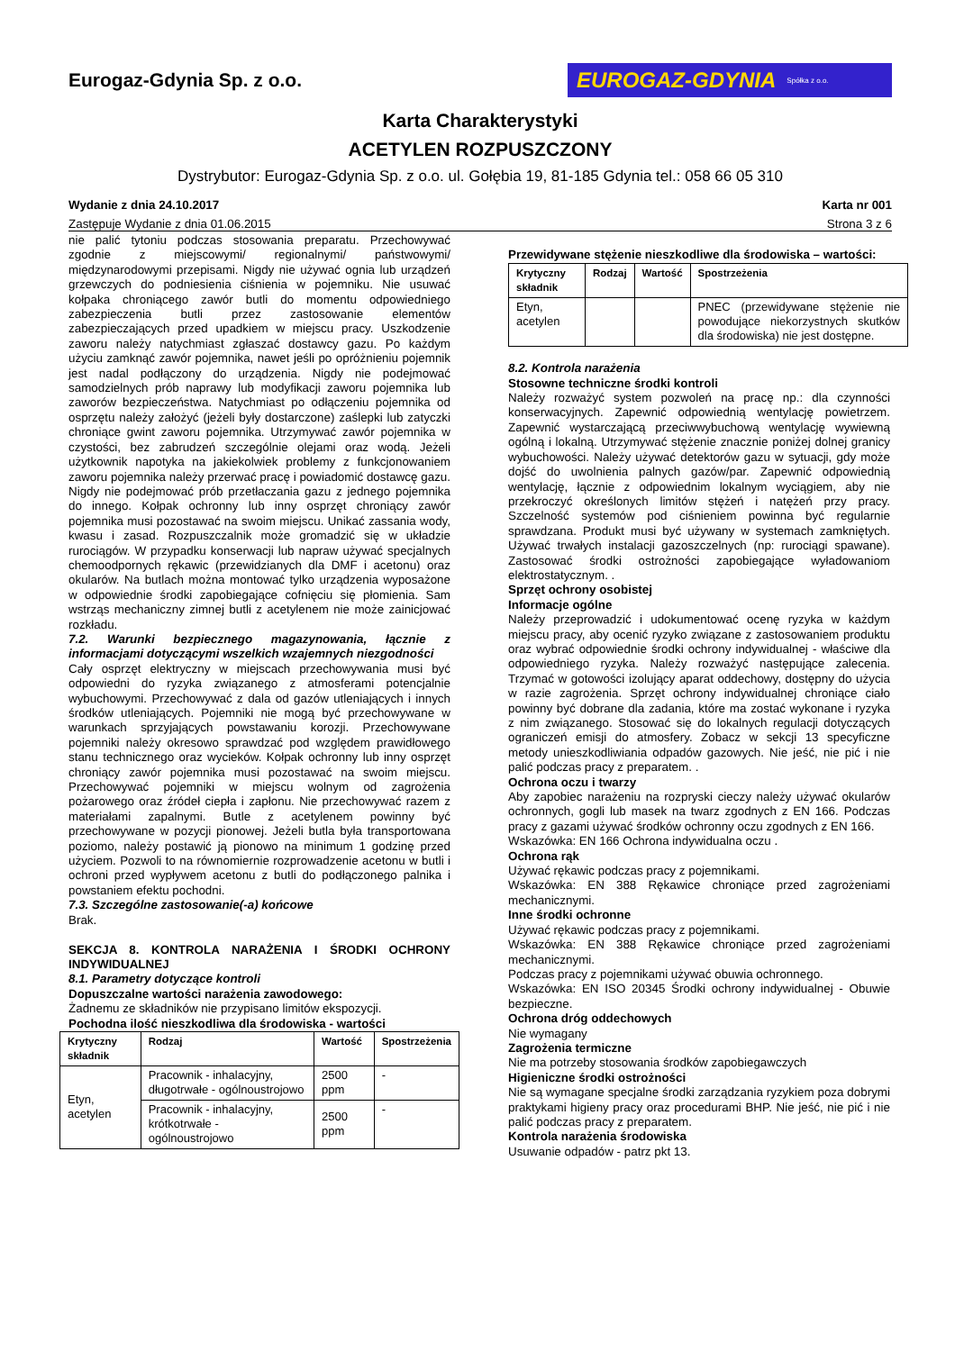Eurogaz-Gdynia Sp. z o.o.
EUROGAZ-GDYNIA Spółka z o.o.
Karta Charakterystyki
ACETYLEN ROZPUSZCZONY
Dystrybutor: Eurogaz-Gdynia Sp. z o.o. ul. Gołębia 19, 81-185 Gdynia tel.: 058 66 05 310
Wydanie z dnia 24.10.2017 Karta nr 001
Zastępuje Wydanie z dnia 01.06.2015 Strona 3 z 6
nie palić tytoniu podczas stosowania preparatu. Przechowywać zgodnie z miejscowymi/ regionalnymi/ państwowymi/ międzynarodowymi przepisami. Nigdy nie używać ognia lub urządzeń grzewczych do podniesienia ciśnienia w pojemniku. Nie usuwać kołpaka chroniącego zawór butli do momentu odpowiedniego zabezpieczenia butli przez zastosowanie elementów zabezpieczających przed upadkiem w miejscu pracy. Uszkodzenie zaworu należy natychmiast zgłaszać dostawcy gazu. Po każdym użyciu zamknąć zawór pojemnika, nawet jeśli po opróżnieniu pojemnik jest nadal podłączony do urządzenia. Nigdy nie podejmować samodzielnych prób naprawy lub modyfikacji zaworu pojemnika lub zaworów bezpieczeństwa. Natychmiast po odłączeniu pojemnika od osprzętu należy założyć (jeżeli były dostarczone) zaślepki lub zatyczki chroniące gwint zaworu pojemnika. Utrzymywać zawór pojemnika w czystości, bez zabrudzeń szczególnie olejami oraz wodą. Jeżeli użytkownik napotyka na jakiekolwiek problemy z funkcjonowaniem zaworu pojemnika należy przerwać pracę i powiadomić dostawcę gazu. Nigdy nie podejmować prób przetłaczania gazu z jednego pojemnika do innego. Kołpak ochronny lub inny osprzęt chroniący zawór pojemnika musi pozostawać na swoim miejscu. Unikać zassania wody, kwasu i zasad. Rozpuszczalnik może gromadzić się w układzie rurociągów. W przypadku konserwacji lub napraw używać specjalnych chemoodpornych rękawic (przewidzianych dla DMF i acetonu) oraz okularów. Na butlach można montować tylko urządzenia wyposażone w odpowiednie środki zapobiegające cofnięciu się płomienia. Sam wstrząs mechaniczny zimnej butli z acetylenem nie może zainicjować rozkładu.
7.2. Warunki bezpiecznego magazynowania, łącznie z informacjami dotyczącymi wszelkich wzajemnych niezgodności
Cały osprzęt elektryczny w miejscach przechowywania musi być odpowiedni do ryzyka związanego z atmosferami potencjalnie wybuchowymi. Przechowywać z dala od gazów utleniających i innych środków utleniających. Pojemniki nie mogą być przechowywane w warunkach sprzyjających powstawaniu korozji. Przechowywane pojemniki należy okresowo sprawdzać pod względem prawidłowego stanu technicznego oraz wycieków. Kołpak ochronny lub inny osprzęt chroniący zawór pojemnika musi pozostawać na swoim miejscu. Przechowywać pojemniki w miejscu wolnym od zagrożenia pożarowego oraz źródeł ciepła i zapłonu. Nie przechowywać razem z materiałami zapalnymi. Butle z acetylenem powinny być przechowywane w pozycji pionowej. Jeżeli butla była transportowana poziomo, należy postawić ją pionowo na minimum 1 godzinę przed użyciem. Pozwoli to na równomiernie rozprowadzenie acetonu w butli i ochroni przed wypływem acetonu z butli do podłączonego palnika i powstaniem efektu pochodni.
7.3. Szczególne zastosowanie(-a) końcowe
Brak.
SEKCJA 8. KONTROLA NARAŻENIA I ŚRODKI OCHRONY INDYWIDUALNEJ
8.1. Parametry dotyczące kontroli
Dopuszczalne wartości narażenia zawodowego:
Żadnemu ze składników nie przypisano limitów ekspozycji.
Pochodna ilość nieszkodliwa dla środowiska - wartości
| Krytyczny składnik | Rodzaj | Wartość | Spostrzeżenia |
| --- | --- | --- | --- |
| Etyn, acetylen | Pracownik - inhalacyjny, długotrwałe - ogólnoustrojowo | 2500 ppm | - |
| | Pracownik - inhalacyjny, krótkotrwałe - ogólnoustrojowo | 2500 ppm | - |
Przewidywane stężenie nieszkodliwe dla środowiska – wartości:
| Krytyczny składnik | Rodzaj | Wartość | Spostrzeżenia |
| --- | --- | --- | --- |
| Etyn, acetylen | | | PNEC (przewidywane stężenie nie powodujące niekorzystnych skutków dla środowiska) nie jest dostępne. |
8.2. Kontrola narażenia
Stosowne techniczne środki kontroli
Należy rozważyć system pozwoleń na pracę np.: dla czynności konserwacyjnych. Zapewnić odpowiednią wentylację powietrzem. Zapewnić wystarczającą przeciwwybuchową wentylację wywiewną ogólną i lokalną. Utrzymywać stężenie znacznie poniżej dolnej granicy wybuchowości. Należy używać detektorów gazu w sytuacji, gdy może dojść do uwolnienia palnych gazów/par. Zapewnić odpowiednią wentylację, łącznie z odpowiednim lokalnym wyciągiem, aby nie przekroczyć określonych limitów stężeń i natężeń przy pracy. Szczelność systemów pod ciśnieniem powinna być regularnie sprawdzana. Produkt musi być używany w systemach zamkniętych. Używać trwałych instalacji gazoszczelnych (np: rurociągi spawane). Zastosować środki ostrożności zapobiegające wyładowaniom elektrostatycznym. .
Sprzęt ochrony osobistej
Informacje ogólne
Należy przeprowadzić i udokumentować ocenę ryzyka w każdym miejscu pracy, aby ocenić ryzyko związane z zastosowaniem produktu oraz wybrać odpowiednie środki ochrony indywidualnej - właściwe dla odpowiedniego ryzyka. Należy rozważyć następujące zalecenia. Trzymać w gotowości izolujący aparat oddechowy, dostępny do użycia w razie zagrożenia. Sprzęt ochrony indywidualnej chroniące ciało powinny być dobrane dla zadania, które ma zostać wykonane i ryzyka z nim związanego. Stosować się do lokalnych regulacji dotyczących ograniczeń emisji do atmosfery. Zobacz w sekcji 13 specyficzne metody unieszkodliwiania odpadów gazowych. Nie jeść, nie pić i nie palić podczas pracy z preparatem. .
Ochrona oczu i twarzy
Aby zapobiec narażeniu na rozpryski cieczy należy używać okularów ochronnych, gogli lub masek na twarz zgodnych z EN 166. Podczas pracy z gazami używać środków ochronny oczu zgodnych z EN 166.
Wskazówka: EN 166 Ochrona indywidualna oczu .
Ochrona rąk
Używać rękawic podczas pracy z pojemnikami.
Wskazówka: EN 388 Rękawice chroniące przed zagrożeniami mechanicznymi.
Inne środki ochronne
Używać rękawic podczas pracy z pojemnikami.
Wskazówka: EN 388 Rękawice chroniące przed zagrożeniami mechanicznymi.
Podczas pracy z pojemnikami używać obuwia ochronnego.
Wskazówka: EN ISO 20345 Środki ochrony indywidualnej - Obuwie bezpieczne.
Ochrona dróg oddechowych
Nie wymagany
Zagrożenia termiczne
Nie ma potrzeby stosowania środków zapobiegawczych
Higieniczne środki ostrożności
Nie są wymagane specjalne środki zarządzania ryzykiem poza dobrymi praktykami higieny pracy oraz procedurami BHP. Nie jeść, nie pić i nie palić podczas pracy z preparatem.
Kontrola narażenia środowiska
Usuwanie odpadów - patrz pkt 13.